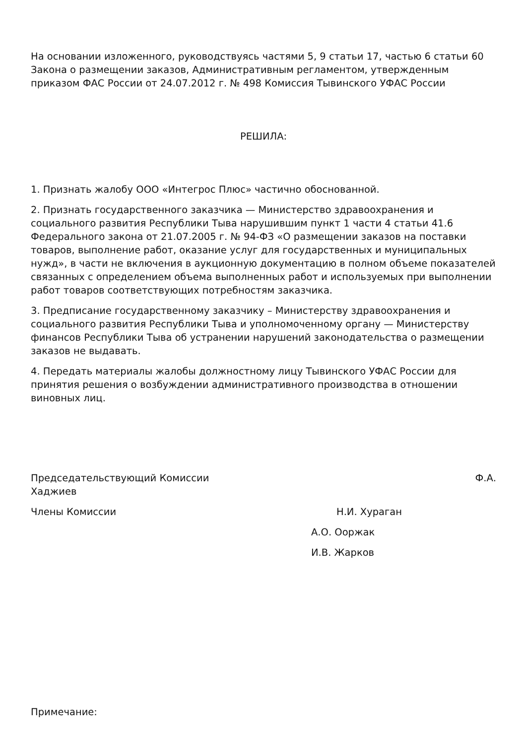На основании изложенного, руководствуясь частями 5, 9 статьи 17, частью 6 статьи 60 Закона о размещении заказов, Административным регламентом, утвержденным приказом ФАС России от 24.07.2012 г. № 498 Комиссия Тывинского УФАС России
РЕШИЛА:
1. Признать жалобу ООО «Интегрос Плюс» частично обоснованной.
2. Признать государственного заказчика — Министерство здравоохранения и социального развития Республики Тыва нарушившим пункт 1 части 4 статьи 41.6 Федерального закона от 21.07.2005 г. № 94-ФЗ «О размещении заказов на поставки товаров, выполнение работ, оказание услуг для государственных и муниципальных нужд», в части не включения в аукционную документацию в полном объеме показателей связанных с определением объема выполненных работ и используемых при выполнении работ товаров соответствующих потребностям заказчика.
3. Предписание государственному заказчику – Министерству здравоохранения и социального развития Республики Тыва и уполномоченному органу — Министерству финансов Республики Тыва об устранении нарушений законодательства о размещении заказов не выдавать.
4. Передать материалы жалобы должностному лицу Тывинского УФАС России для принятия решения о возбуждении административного производства в отношении виновных лиц.
Председательствующий Комиссии Ф.А.
Хаджиев
Члены Комиссии Н.И. Хураган
А.О. Ооржак
И.В. Жарков
Примечание: